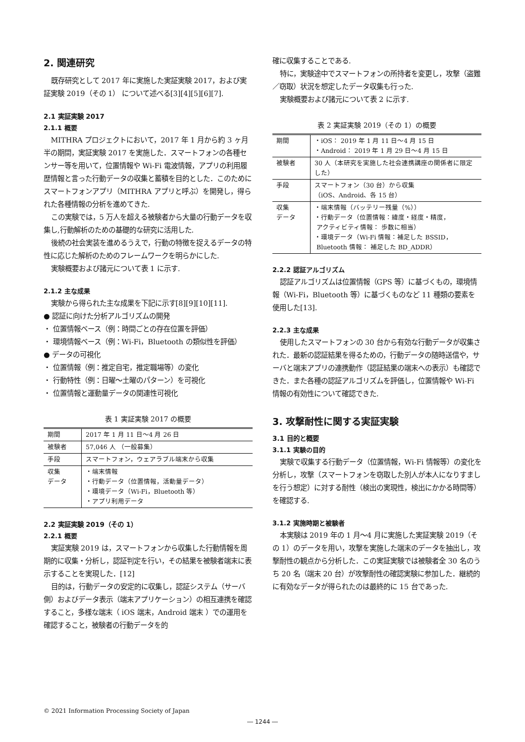2. 関連研究
既存研究として 2017 年に実施した実証実験 2017，および実証実験 2019（その 1） について述べる[3][4][5][6][7].
2.1 実証実験 2017
2.1.1 概要
MITHRA プロジェクトにおいて，2017 年 1 月から約 3 ヶ月半の期間，実証実験 2017 を実施した．スマートフォンの各種センサー等を用いて，位置情報や Wi-Fi 電波情報，アプリの利用履歴情報と言った行動データの収集と蓄積を目的とした．このためにスマートフォンアプリ（MITHRA アプリと呼ぶ）を開発し，得られた各種情報の分析を進めてきた.
この実験では，5 万人を超える被験者から大量の行動データを収集し,行動解析のための基礎的な研究に活用した.
後続の社会実装を進めるうえで，行動の特徴を捉えるデータの特性に応じた解析のためのフレームワークを明らかにした.
実験概要および諸元について表 1 に示す.
2.1.2 主な成果
実験から得られた主な成果を下記に示す[8][9][10][11].
● 認証に向けた分析アルゴリズムの開発
・ 位置情報ベース（例：時間ごとの存在位置を評価）
・ 環境情報ベース（例：Wi-Fi，Bluetooth の類似性を評価）
● データの可視化
・ 位置情報（例：推定自宅，推定職場等）の変化
・ 行動特性（例：日曜～土曜のパターン）を可視化
・ 位置情報と運動量データの関連性可視化
表 1 実証実験 2017 の概要
| 期間 | 2017 年 1 月 11 日～4 月 26 日 |
| 被験者 | 57,046 人 （一般募集） |
| 手段 | スマートフォン，ウェアラブル端末から収集 |
| 収集 データ | ・端末情報 ・行動データ（位置情報，活動量データ） ・環境データ（Wi-Fi，Bluetooth 等） ・アプリ利用データ |
2.2 実証実験 2019（その 1）
2.2.1 概要
実証実験 2019 は，スマートフォンから収集した行動情報を周期的に収集・分析し，認証判定を行い，その結果を被験者端末に表示することを実現した．[12]
目的は，行動データの安定的に収集し，認証システム（サーバ側）およびデータ表示（端末アプリケーション）の相互連携を確認すること，多様な端末（ iOS 端末，Android 端末 ）での運用を確認すること，被験者の行動データを的
確に収集することである.
特に，実験途中でスマートフォンの所持者を変更し，攻撃（盗難／窃取）状況を想定したデータ収集も行った.
実験概要および諸元について表 2 に示す.
表 2 実証実験 2019（その 1）の概要
| 期間 | ・iOS： 2019 年 1 月 11 日～4 月 15 日 ・Android： 2019 年 1 月 29 日～4 月 15 日 |
| 被験者 | 30 人（本研究を実施した社会連携講座の関係者に限定した） |
| 手段 | スマートフォン（30 台）から収集 （iOS、Android、各 15 台） |
| 収集 データ | ・端末情報（バッテリー残量（%）） ・行動データ（位置情報：緯度・経度・精度， アクティビティ情報： 歩数に相当） ・環境データ（Wi-Fi 情報：補足した BSSID， Bluetooth 情報： 補足した BD_ADDR） |
2.2.2 認証アルゴリズム
認証アルゴリズムは位置情報（GPS 等）に基づくもの，環境情報（Wi-Fi，Bluetooth 等）に基づくものなど 11 種類の要素を使用した[13].
2.2.3 主な成果
使用したスマートフォンの 30 台から有効な行動データが収集された．最新の認証結果を得るための，行動データの随時送信や，サーバと端末アプリの連携動作（認証結果の端末への表示）も確認できた．また各種の認証アルゴリズムを評価し，位置情報や Wi-Fi 情報の有効性について確認できた.
3. 攻撃耐性に関する実証実験
3.1 目的と概要
3.1.1 実験の目的
実験で収集する行動データ（位置情報，Wi-Fi 情報等）の変化を分析し，攻撃（スマートフォンを窃取した別人が本人になりすましを行う想定）に対する耐性（検出の実現性，検出にかかる時間等）を確認する.
3.1.2 実施時期と被験者
本実験は 2019 年の 1 月～4 月に実施した実証実験 2019（その 1）のデータを用い，攻撃を実施した端末のデータを抽出し，攻撃耐性の観点から分析した．この実証実験では被験者全 30 名のうち 20 名（端末 20 台）が攻撃耐性の確認実験に参加した．継続的に有効なデータが得られたのは最終的に 15 台であった.
© 2021 Information Processing Society of Japan
― 1244 ―